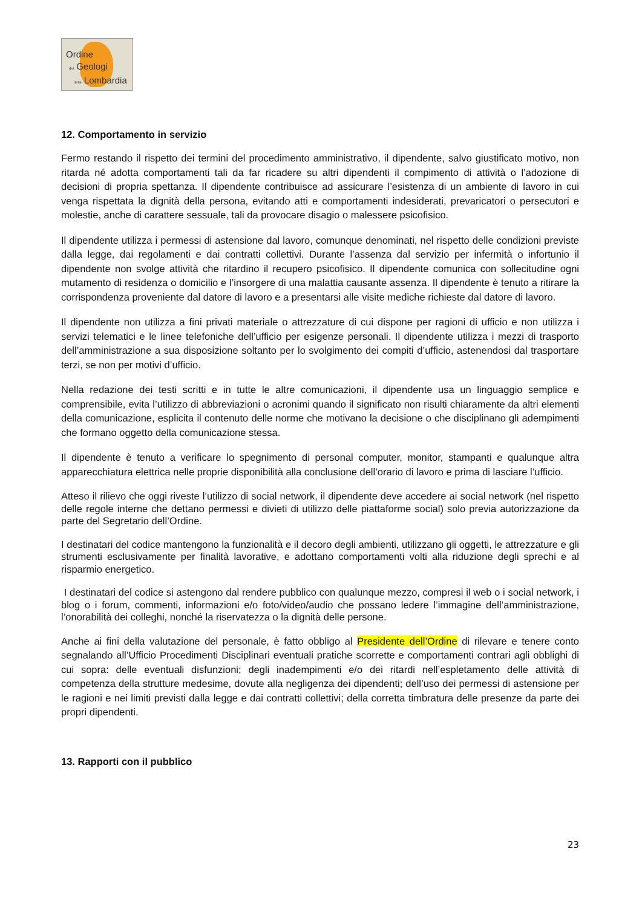Ordine
dei Geologi
della Lombardia
12. Comportamento in servizio
Fermo restando il rispetto dei termini del procedimento amministrativo, il dipendente, salvo giustificato motivo, non ritarda né adotta comportamenti tali da far ricadere su altri dipendenti il compimento di attività o l’adozione di decisioni di propria spettanza. Il dipendente contribuisce ad assicurare l’esistenza di un ambiente di lavoro in cui venga rispettata la dignità della persona, evitando atti e comportamenti indesiderati, prevaricatori o persecutori e molestie, anche di carattere sessuale, tali da provocare disagio o malessere psicofisico.
Il dipendente utilizza i permessi di astensione dal lavoro, comunque denominati, nel rispetto delle condizioni previste dalla legge, dai regolamenti e dai contratti collettivi. Durante l’assenza dal servizio per infermità o infortunio il dipendente non svolge attività che ritardino il recupero psicofisico. Il dipendente comunica con sollecitudine ogni mutamento di residenza o domicilio e l’insorgere di una malattia causante assenza. Il dipendente è tenuto a ritirare la corrispondenza proveniente dal datore di lavoro e a presentarsi alle visite mediche richieste dal datore di lavoro.
Il dipendente non utilizza a fini privati materiale o attrezzature di cui dispone per ragioni di ufficio e non utilizza i servizi telematici e le linee telefoniche dell’ufficio per esigenze personali. Il dipendente utilizza i mezzi di trasporto dell’amministrazione a sua disposizione soltanto per lo svolgimento dei compiti d’ufficio, astenendosi dal trasportare terzi, se non per motivi d’ufficio.
Nella redazione dei testi scritti e in tutte le altre comunicazioni, il dipendente usa un linguaggio semplice e comprensibile, evita l’utilizzo di abbreviazioni o acronimi quando il significato non risulti chiaramente da altri elementi della comunicazione, esplicita il contenuto delle norme che motivano la decisione o che disciplinano gli adempimenti che formano oggetto della comunicazione stessa.
Il dipendente è tenuto a verificare lo spegnimento di personal computer, monitor, stampanti e qualunque altra apparecchiatura elettrica nelle proprie disponibilità alla conclusione dell’orario di lavoro e prima di lasciare l’ufficio.
Atteso il rilievo che oggi riveste l’utilizzo di social network, il dipendente deve accedere ai social network (nel rispetto delle regole interne che dettano permessi e divieti di utilizzo delle piattaforme social) solo previa autorizzazione da parte del Segretario dell’Ordine.
I destinatari del codice mantengono la funzionalità e il decoro degli ambienti, utilizzano gli oggetti, le attrezzature e gli strumenti esclusivamente per finalità lavorative, e adottano comportamenti volti alla riduzione degli sprechi e al risparmio energetico.
I destinatari del codice si astengono dal rendere pubblico con qualunque mezzo, compresi il web o i social network, i blog o i forum, commenti, informazioni e/o foto/video/audio che possano ledere l’immagine dell’amministrazione, l’onorabilità dei colleghi, nonché la riservatezza o la dignità delle persone.
Anche ai fini della valutazione del personale, è fatto obbligo al Presidente dell’Ordine di rilevare e tenere conto segnalando all’Ufficio Procedimenti Disciplinari eventuali pratiche scorrette e comportamenti contrari agli obblighi di cui sopra: delle eventuali disfunzioni; degli inadempimenti e/o dei ritardi nell’espletamento delle attività di competenza della strutture medesime, dovute alla negligenza dei dipendenti; dell’uso dei permessi di astensione per le ragioni e nei limiti previsti dalla legge e dai contratti collettivi; della corretta timbratura delle presenze da parte dei propri dipendenti.
13. Rapporti con il pubblico
23